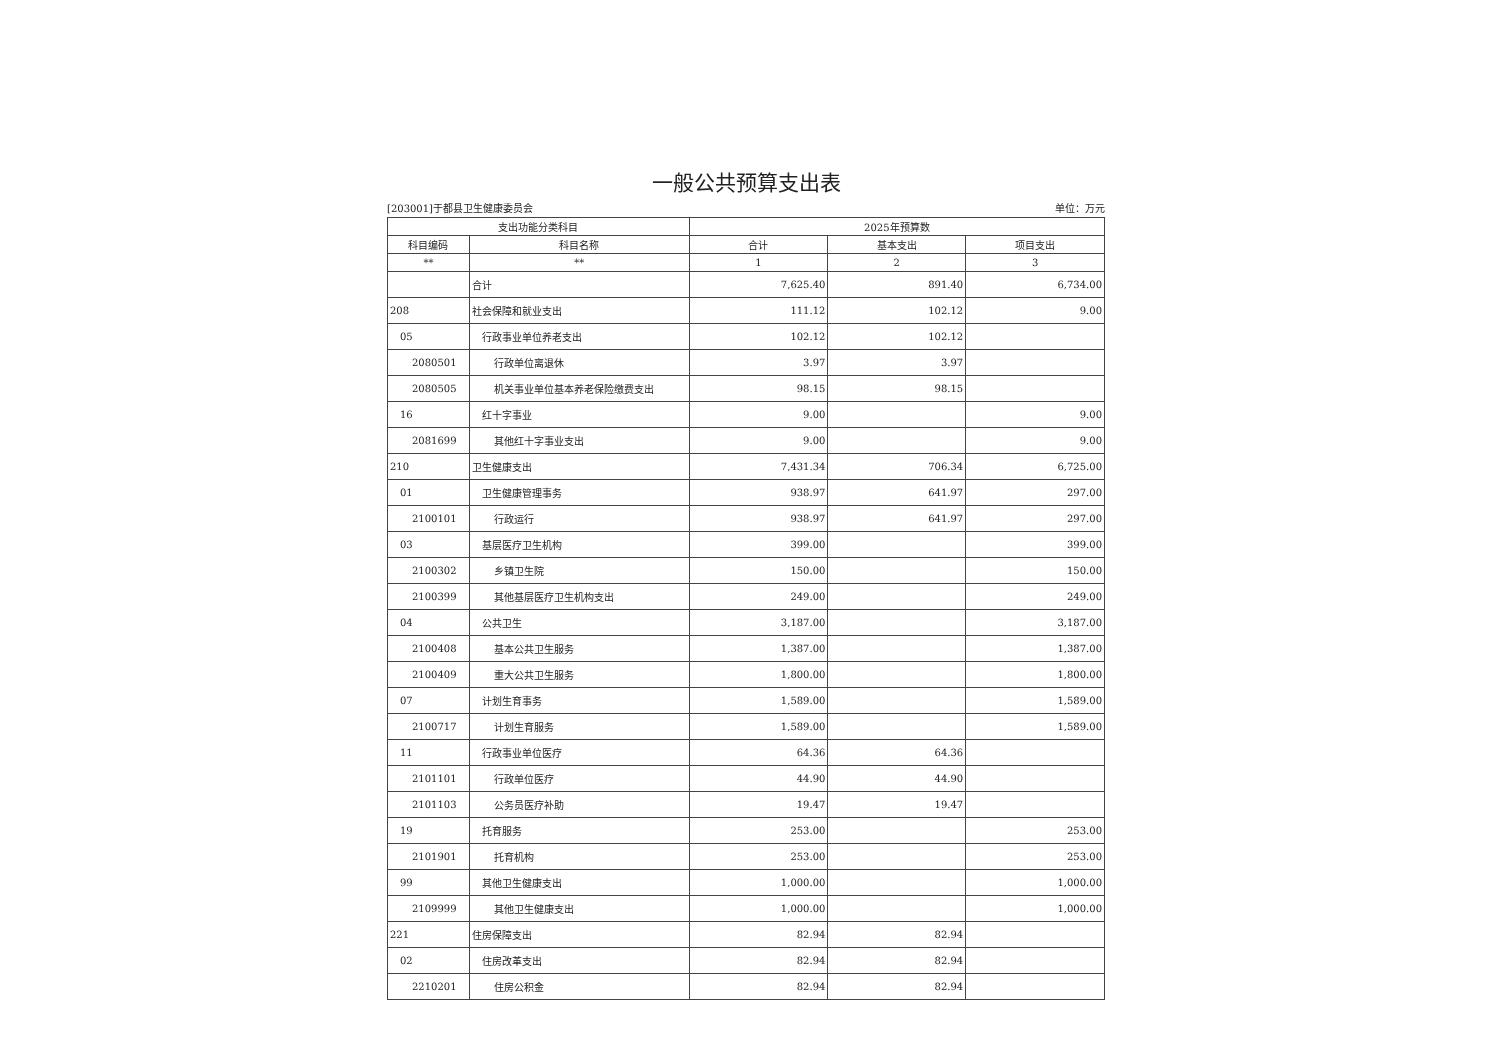一般公共预算支出表
[203001]于都县卫生健康委员会 单位：万元
| 支出功能分类科目 | | 2025年预算数 | | |
| --- | --- | --- | --- | --- |
| 科目编码 | 科目名称 | 合计 | 基本支出 | 项目支出 |
| ** | ** | 1 | 2 | 3 |
| | 合计 | 7,625.40 | 891.40 | 6,734.00 |
| 208 | 社会保障和就业支出 | 111.12 | 102.12 | 9.00 |
| 05 | 行政事业单位养老支出 | 102.12 | 102.12 | |
| 2080501 | 行政单位离退休 | 3.97 | 3.97 | |
| 2080505 | 机关事业单位基本养老保险缴费支出 | 98.15 | 98.15 | |
| 16 | 红十字事业 | 9.00 | | 9.00 |
| 2081699 | 其他红十字事业支出 | 9.00 | | 9.00 |
| 210 | 卫生健康支出 | 7,431.34 | 706.34 | 6,725.00 |
| 01 | 卫生健康管理事务 | 938.97 | 641.97 | 297.00 |
| 2100101 | 行政运行 | 938.97 | 641.97 | 297.00 |
| 03 | 基层医疗卫生机构 | 399.00 | | 399.00 |
| 2100302 | 乡镇卫生院 | 150.00 | | 150.00 |
| 2100399 | 其他基层医疗卫生机构支出 | 249.00 | | 249.00 |
| 04 | 公共卫生 | 3,187.00 | | 3,187.00 |
| 2100408 | 基本公共卫生服务 | 1,387.00 | | 1,387.00 |
| 2100409 | 重大公共卫生服务 | 1,800.00 | | 1,800.00 |
| 07 | 计划生育事务 | 1,589.00 | | 1,589.00 |
| 2100717 | 计划生育服务 | 1,589.00 | | 1,589.00 |
| 11 | 行政事业单位医疗 | 64.36 | 64.36 | |
| 2101101 | 行政单位医疗 | 44.90 | 44.90 | |
| 2101103 | 公务员医疗补助 | 19.47 | 19.47 | |
| 19 | 托育服务 | 253.00 | | 253.00 |
| 2101901 | 托育机构 | 253.00 | | 253.00 |
| 99 | 其他卫生健康支出 | 1,000.00 | | 1,000.00 |
| 2109999 | 其他卫生健康支出 | 1,000.00 | | 1,000.00 |
| 221 | 住房保障支出 | 82.94 | 82.94 | |
| 02 | 住房改革支出 | 82.94 | 82.94 | |
| 2210201 | 住房公积金 | 82.94 | 82.94 | |